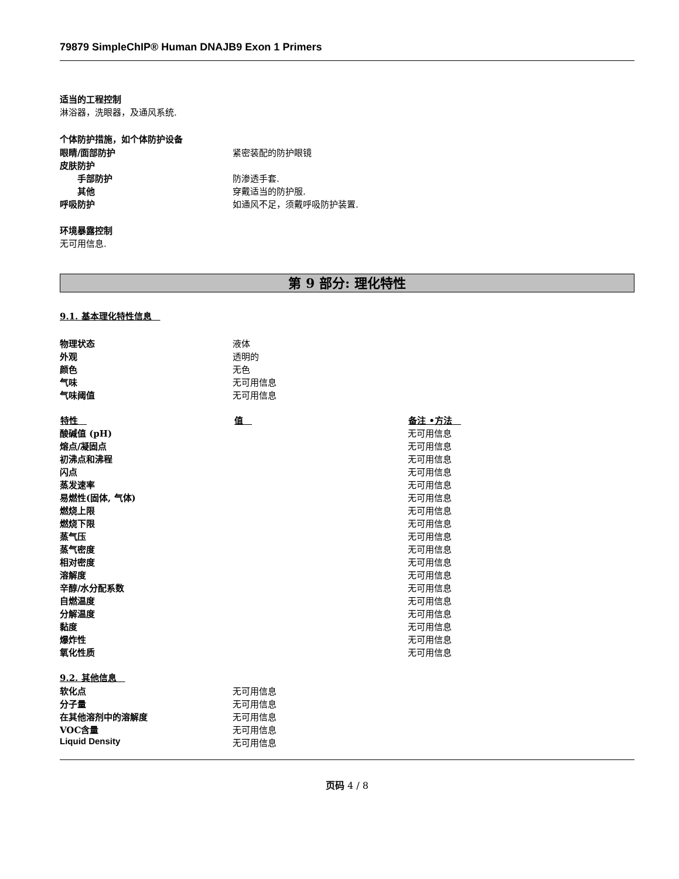79879 SimpleChIP® Human DNAJB9 Exon 1 Primers
适当的工程控制
淋浴器，洗眼器，及通风系统.
个体防护措施，如个体防护设备
| 眼睛/面部防护 | 紧密装配的防护眼镜 |
| 皮肤防护 | |
| 手部防护 | 防渗透手套. |
| 其他 | 穿戴适当的防护服. |
| 呼吸防护 | 如通风不足，须戴呼吸防护装置. |
环境暴露控制
无可用信息.
第 9 部分: 理化特性
9.1. 基本理化特性信息　
| 物理状态 | 液体 |
| 外观 | 透明的 |
| 颜色 | 无色 |
| 气味 | 无可用信息 |
| 气味阈值 | 无可用信息 |
| 特性 | 值 | 备注 •方法 |
| --- | --- | --- |
| 酸碱值 (pH) | | 无可用信息 |
| 熔点/凝固点 | | 无可用信息 |
| 初沸点和沸程 | | 无可用信息 |
| 闪点 | | 无可用信息 |
| 蒸发速率 | | 无可用信息 |
| 易燃性(固体, 气体) | | 无可用信息 |
| 燃烧上限 | | 无可用信息 |
| 燃烧下限 | | 无可用信息 |
| 蒸气压 | | 无可用信息 |
| 蒸气密度 | | 无可用信息 |
| 相对密度 | | 无可用信息 |
| 溶解度 | | 无可用信息 |
| 辛醇/水分配系数 | | 无可用信息 |
| 自燃温度 | | 无可用信息 |
| 分解温度 | | 无可用信息 |
| 黏度 | | 无可用信息 |
| 爆炸性 | | 无可用信息 |
| 氧化性质 | | 无可用信息 |
9.2. 其他信息　
| 软化点 | 无可用信息 |
| 分子量 | 无可用信息 |
| 在其他溶剂中的溶解度 | 无可用信息 |
| VOC含量 | 无可用信息 |
| Liquid Density | 无可用信息 |
页码 4 / 8